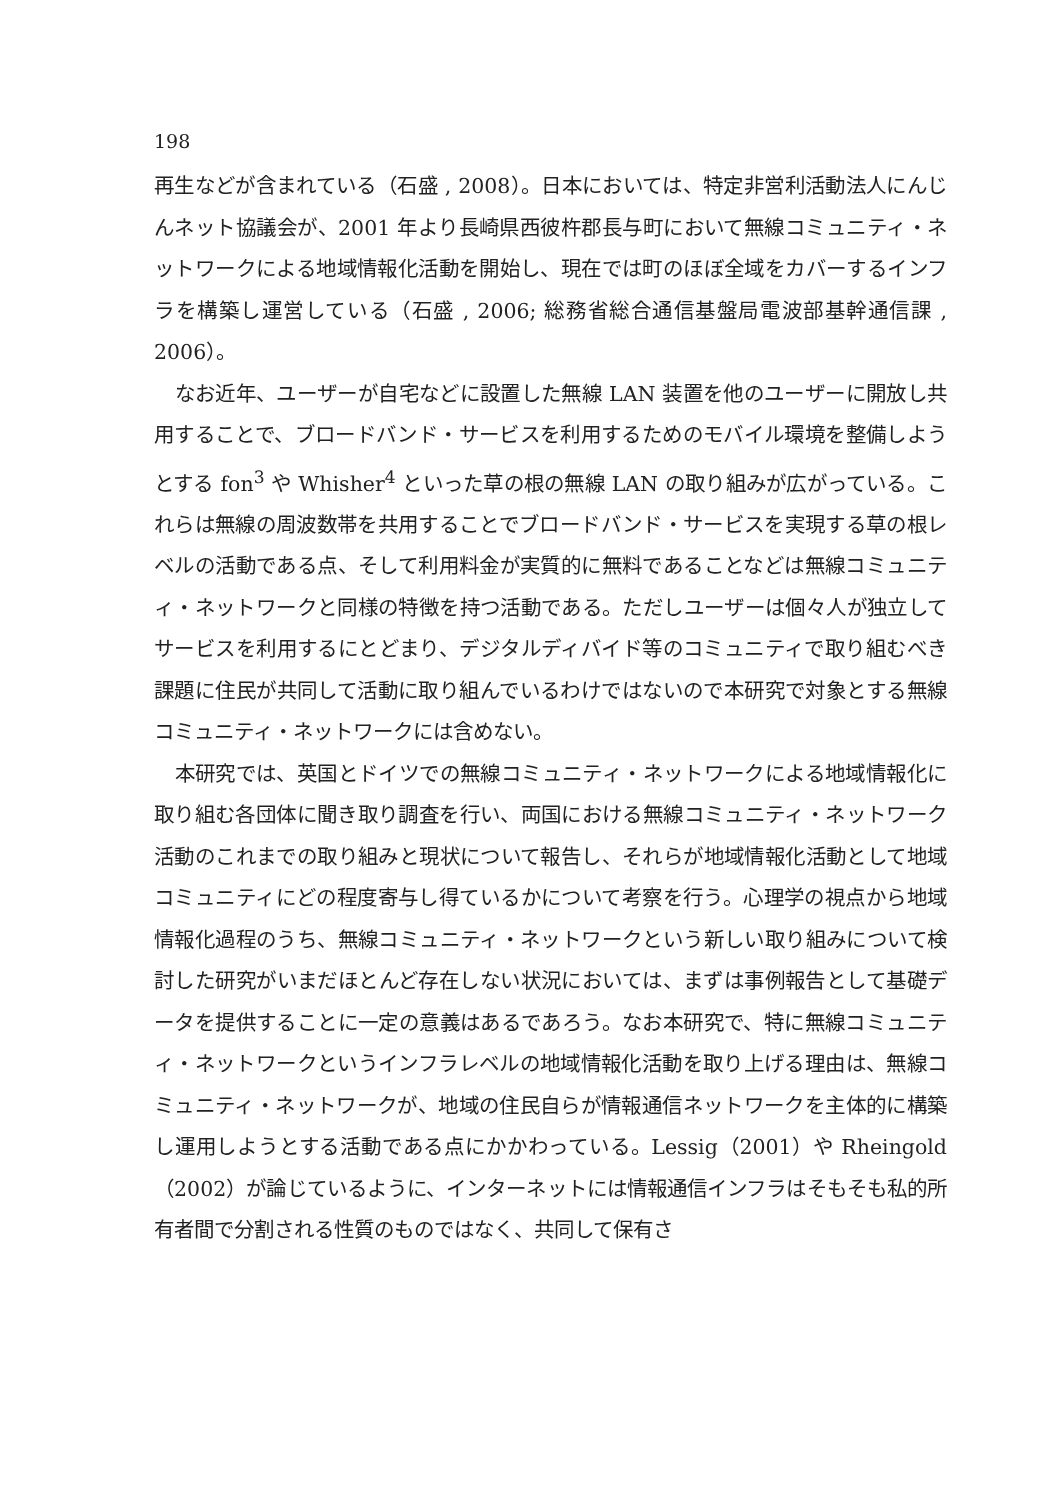198
再生などが含まれている（石盛 , 2008）。日本においては、特定非営利活動法人にんじんネット協議会が、2001 年より長崎県西彼杵郡長与町において無線コミュニティ・ネットワークによる地域情報化活動を開始し、現在では町のほぼ全域をカバーするインフラを構築し運営している（石盛 , 2006; 総務省総合通信基盤局電波部基幹通信課 , 2006）。
なお近年、ユーザーが自宅などに設置した無線 LAN 装置を他のユーザーに開放し共用することで、ブロードバンド・サービスを利用するためのモバイル環境を整備しようとする fon<sup>3</sup> や Whisher<sup>4</sup> といった草の根の無線 LAN の取り組みが広がっている。これらは無線の周波数帯を共用することでブロードバンド・サービスを実現する草の根レベルの活動である点、そして利用料金が実質的に無料であることなどは無線コミュニティ・ネットワークと同様の特徴を持つ活動である。ただしユーザーは個々人が独立してサービスを利用するにとどまり、デジタルディバイド等のコミュニティで取り組むべき課題に住民が共同して活動に取り組んでいるわけではないので本研究で対象とする無線コミュニティ・ネットワークには含めない。
本研究では、英国とドイツでの無線コミュニティ・ネットワークによる地域情報化に取り組む各団体に聞き取り調査を行い、両国における無線コミュニティ・ネットワーク活動のこれまでの取り組みと現状について報告し、それらが地域情報化活動として地域コミュニティにどの程度寄与し得ているかについて考察を行う。心理学の視点から地域情報化過程のうち、無線コミュニティ・ネットワークという新しい取り組みについて検討した研究がいまだほとんど存在しない状況においては、まずは事例報告として基礎データを提供することに一定の意義はあるであろう。なお本研究で、特に無線コミュニティ・ネットワークというインフラレベルの地域情報化活動を取り上げる理由は、無線コミュニティ・ネットワークが、地域の住民自らが情報通信ネットワークを主体的に構築し運用しようとする活動である点にかかわっている。Lessig（2001）や Rheingold（2002）が論じているように、インターネットには情報通信インフラはそもそも私的所有者間で分割される性質のものではなく、共同して保有さ